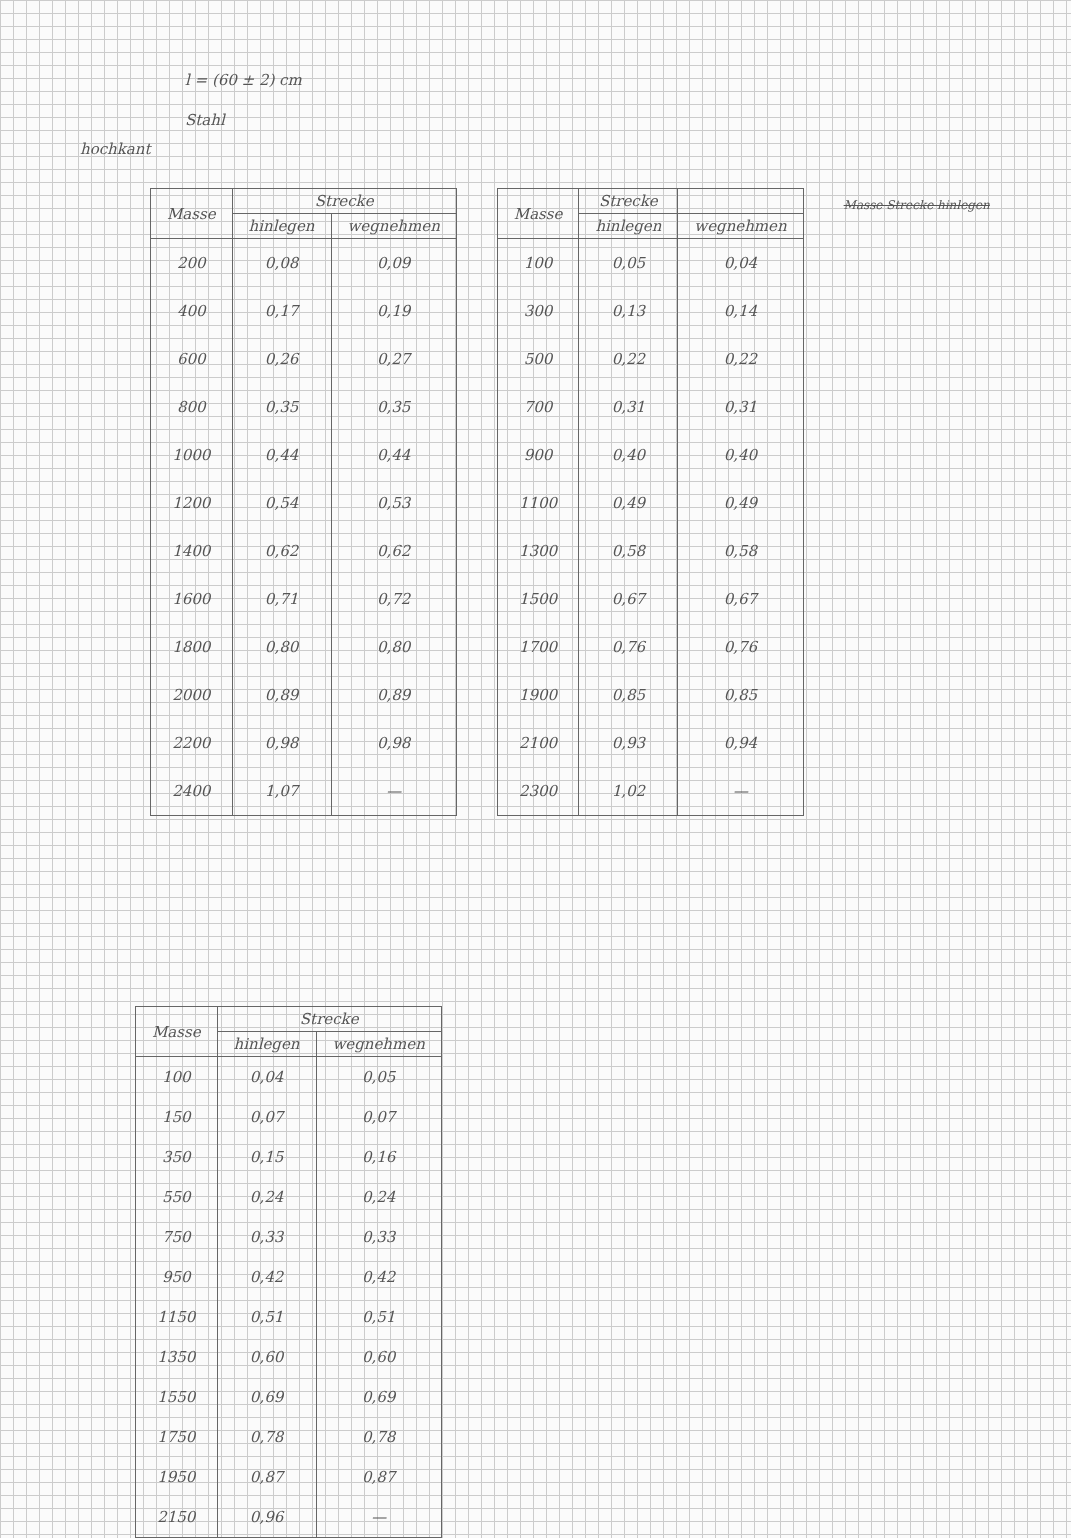l = (60 ± 2) cm
Stahl
hochkant
| Masse | Strecke | |
| --- | --- | --- |
| | hinlegen | wegnehmen |
| 200 | 0,08 | 0,09 |
| 400 | 0,17 | 0,19 |
| 600 | 0,26 | 0,27 |
| 800 | 0,35 | 0,35 |
| 1000 | 0,44 | 0,44 |
| 1200 | 0,54 | 0,53 |
| 1400 | 0,62 | 0,62 |
| 1600 | 0,71 | 0,72 |
| 1800 | 0,80 | 0,80 |
| 2000 | 0,89 | 0,89 |
| 2200 | 0,98 | 0,98 |
| 2400 | 1,07 | — |
| Masse | Strecke | |
| --- | --- | --- |
| | hinlegen | wegnehmen |
| 100 | 0,05 | 0,04 |
| 300 | 0,13 | 0,14 |
| 500 | 0,22 | 0,22 |
| 700 | 0,31 | 0,31 |
| 900 | 0,40 | 0,40 |
| 1100 | 0,49 | 0,49 |
| 1300 | 0,58 | 0,58 |
| 1500 | 0,67 | 0,67 |
| 1700 | 0,76 | 0,76 |
| 1900 | 0,85 | 0,85 |
| 2100 | 0,93 | 0,94 |
| 2300 | 1,02 | — |
Masse Strecke hinlegen
| Masse | Strecke | |
| --- | --- | --- |
| | hinlegen | wegnehmen |
| 100 | 0,04 | 0,05 |
| 150 | 0,07 | 0,07 |
| 350 | 0,15 | 0,16 |
| 550 | 0,24 | 0,24 |
| 750 | 0,33 | 0,33 |
| 950 | 0,42 | 0,42 |
| 1150 | 0,51 | 0,51 |
| 1350 | 0,60 | 0,60 |
| 1550 | 0,69 | 0,69 |
| 1750 | 0,78 | 0,78 |
| 1950 | 0,87 | 0,87 |
| 2150 | 0,96 | — |